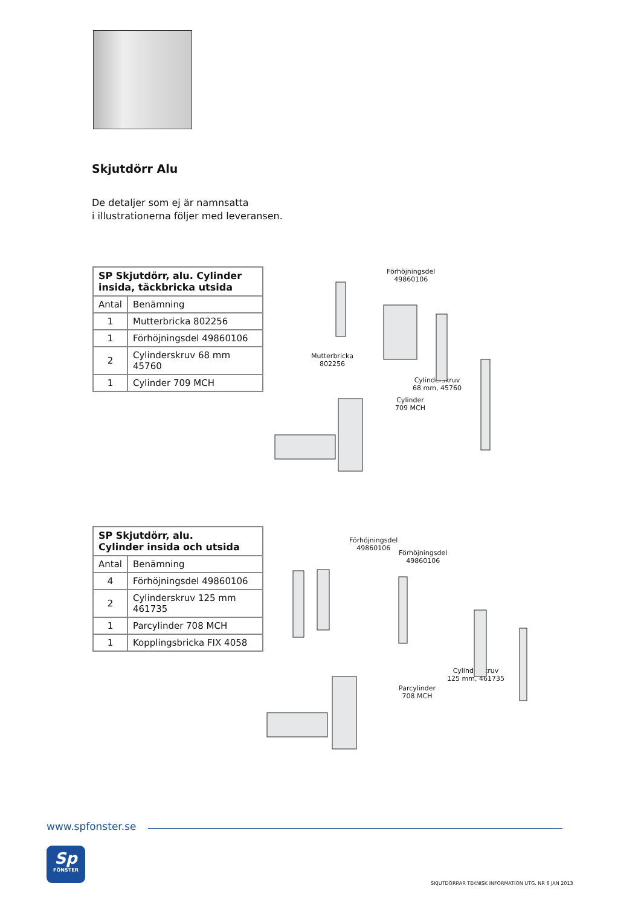Skjutdörr Alu
De detaljer som ej är namnsatta
i illustrationerna följer med leveransen.
| SP Skjutdörr, alu. Cylinder insida, täckbricka utsida | |
| --- | --- |
| Antal | Benämning |
| 1 | Mutterbricka 802256 |
| 1 | Förhöjningsdel 49860106 |
| 2 | Cylinderskruv 68 mm 45760 |
| 1 | Cylinder 709 MCH |
Förhöjningsdel
49860106
Mutterbricka
802256
Cylinderskruv
68 mm, 45760
Cylinder
709 MCH
| SP Skjutdörr, alu. Cylinder insida och utsida | |
| --- | --- |
| Antal | Benämning |
| 4 | Förhöjningsdel 49860106 |
| 2 | Cylinderskruv 125 mm 461735 |
| 1 | Parcylinder 708 MCH |
| 1 | Kopplingsbricka FIX 4058 |
Förhöjningsdel
49860106
Förhöjningsdel
49860106
Cylinderskruv
125 mm, 461735
Parcylinder
708 MCH
www.spfonster.se
Sp
FÖNSTER
SKJUTDÖRRAR TEKNISK INFORMATION UTG. NR 6 JAN 2013